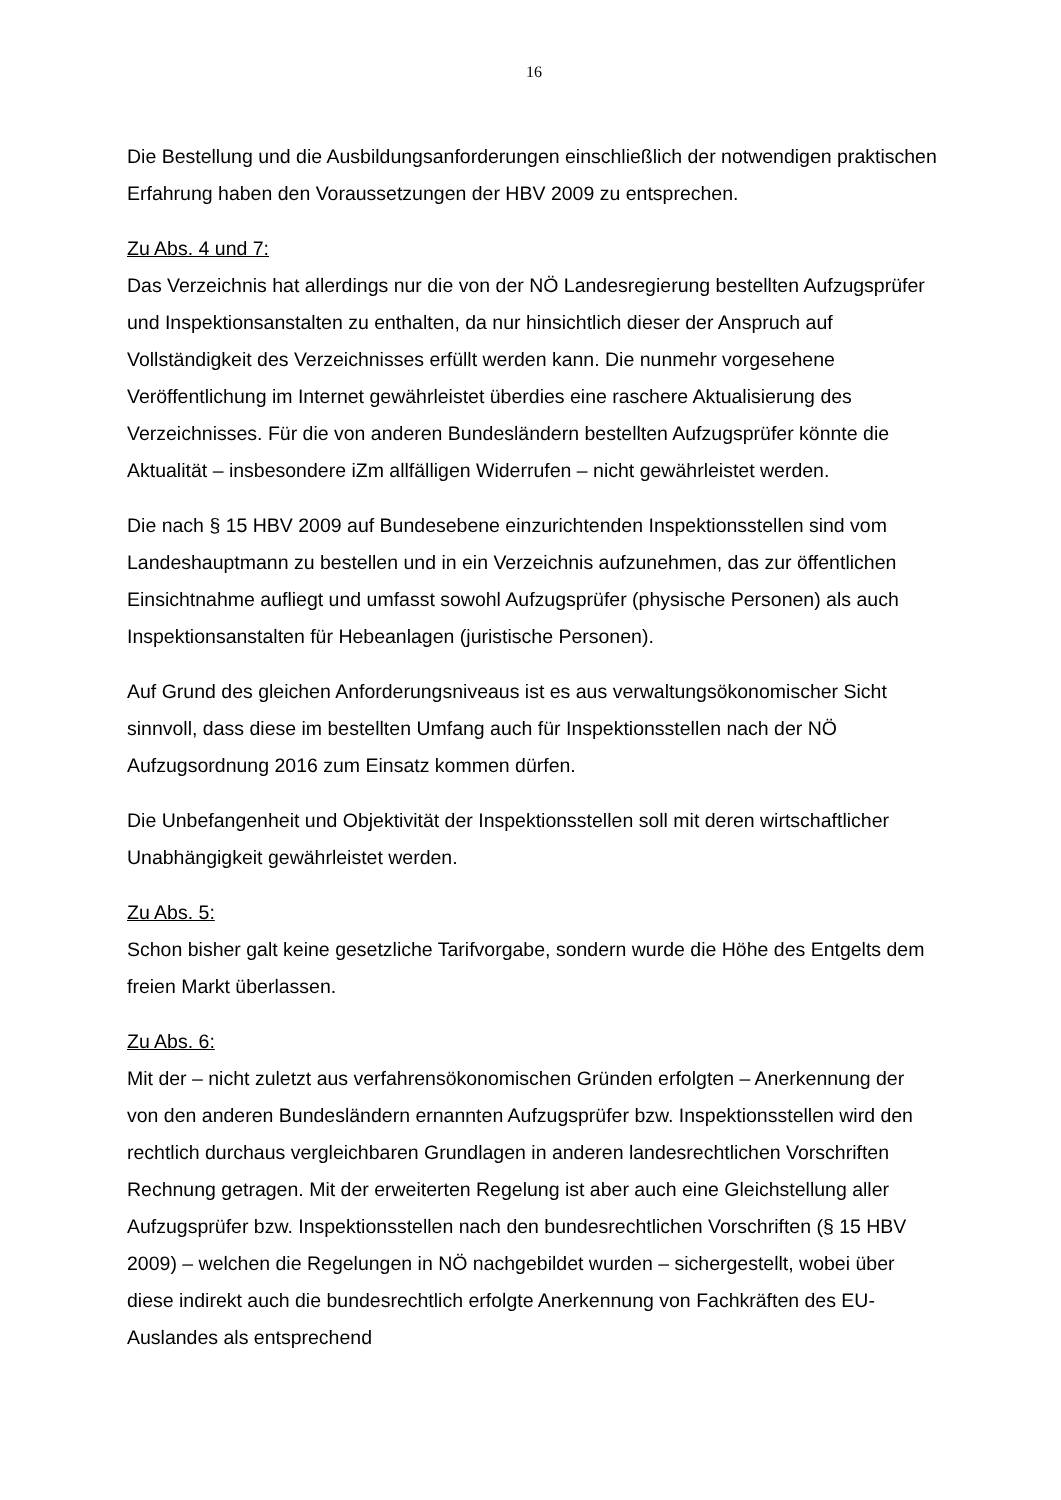16
Die Bestellung und die Ausbildungsanforderungen einschließlich der notwendigen praktischen Erfahrung haben den Voraussetzungen der HBV 2009 zu entsprechen.
Zu Abs. 4 und 7:
Das Verzeichnis hat allerdings nur die von der NÖ Landesregierung bestellten Aufzugsprüfer und Inspektionsanstalten zu enthalten, da nur hinsichtlich dieser der Anspruch auf Vollständigkeit des Verzeichnisses erfüllt werden kann. Die nunmehr vorgesehene Veröffentlichung im Internet gewährleistet überdies eine raschere Aktualisierung des Verzeichnisses. Für die von anderen Bundesländern bestellten Aufzugsprüfer könnte die Aktualität – insbesondere iZm allfälligen Widerrufen – nicht gewährleistet werden.
Die nach § 15 HBV 2009 auf Bundesebene einzurichtenden Inspektionsstellen sind vom Landeshauptmann zu bestellen und in ein Verzeichnis aufzunehmen, das zur öffentlichen Einsichtnahme aufliegt und umfasst sowohl Aufzugsprüfer (physische Personen) als auch Inspektionsanstalten für Hebeanlagen (juristische Personen).
Auf Grund des gleichen Anforderungsniveaus ist es aus verwaltungsökonomischer Sicht sinnvoll, dass diese im bestellten Umfang auch für Inspektionsstellen nach der NÖ Aufzugsordnung 2016 zum Einsatz kommen dürfen.
Die Unbefangenheit und Objektivität der Inspektionsstellen soll mit deren wirtschaftlicher Unabhängigkeit gewährleistet werden.
Zu Abs. 5:
Schon bisher galt keine gesetzliche Tarifvorgabe, sondern wurde die Höhe des Entgelts dem freien Markt überlassen.
Zu Abs. 6:
Mit der – nicht zuletzt aus verfahrensökonomischen Gründen erfolgten – Anerkennung der von den anderen Bundesländern ernannten Aufzugsprüfer bzw. Inspektionsstellen wird den rechtlich durchaus vergleichbaren Grundlagen in anderen landesrechtlichen Vorschriften Rechnung getragen. Mit der erweiterten Regelung ist aber auch eine Gleichstellung aller Aufzugsprüfer bzw. Inspektionsstellen nach den bundesrechtlichen Vorschriften (§ 15 HBV 2009) – welchen die Regelungen in NÖ nachgebildet wurden – sichergestellt, wobei über diese indirekt auch die bundesrechtlich erfolgte Anerkennung von Fachkräften des EU-Auslandes als entsprechend